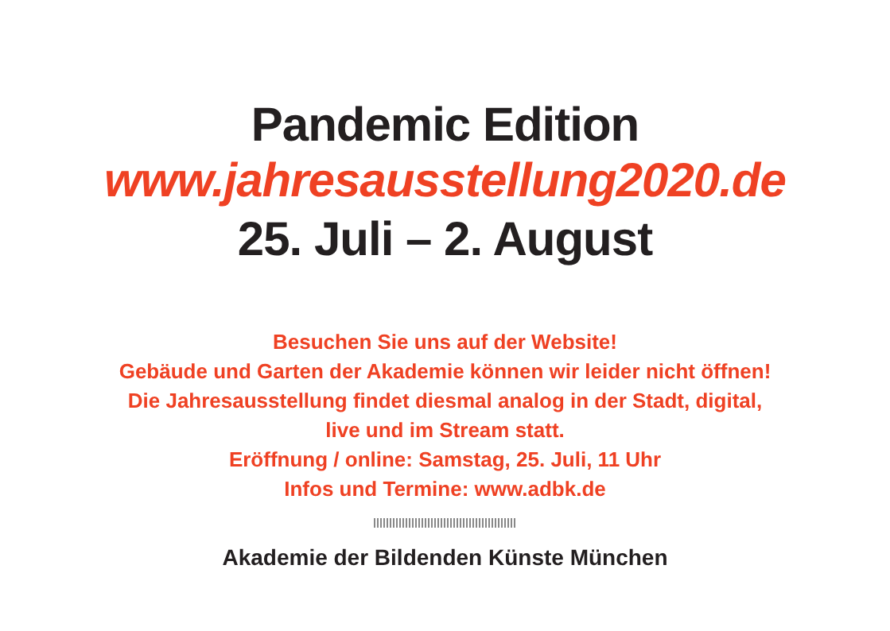Pandemic Edition
www.jahresausstellung2020.de
25. Juli – 2. August
Besuchen Sie uns auf der Website!
Gebäude und Garten der Akademie können wir leider nicht öffnen!
Die Jahresausstellung findet diesmal analog in der Stadt, digital,
live und im Stream statt.
Eröffnung / online: Samstag, 25. Juli, 11 Uhr
Infos und Termine: www.adbk.de
Akademie der Bildenden Künste München